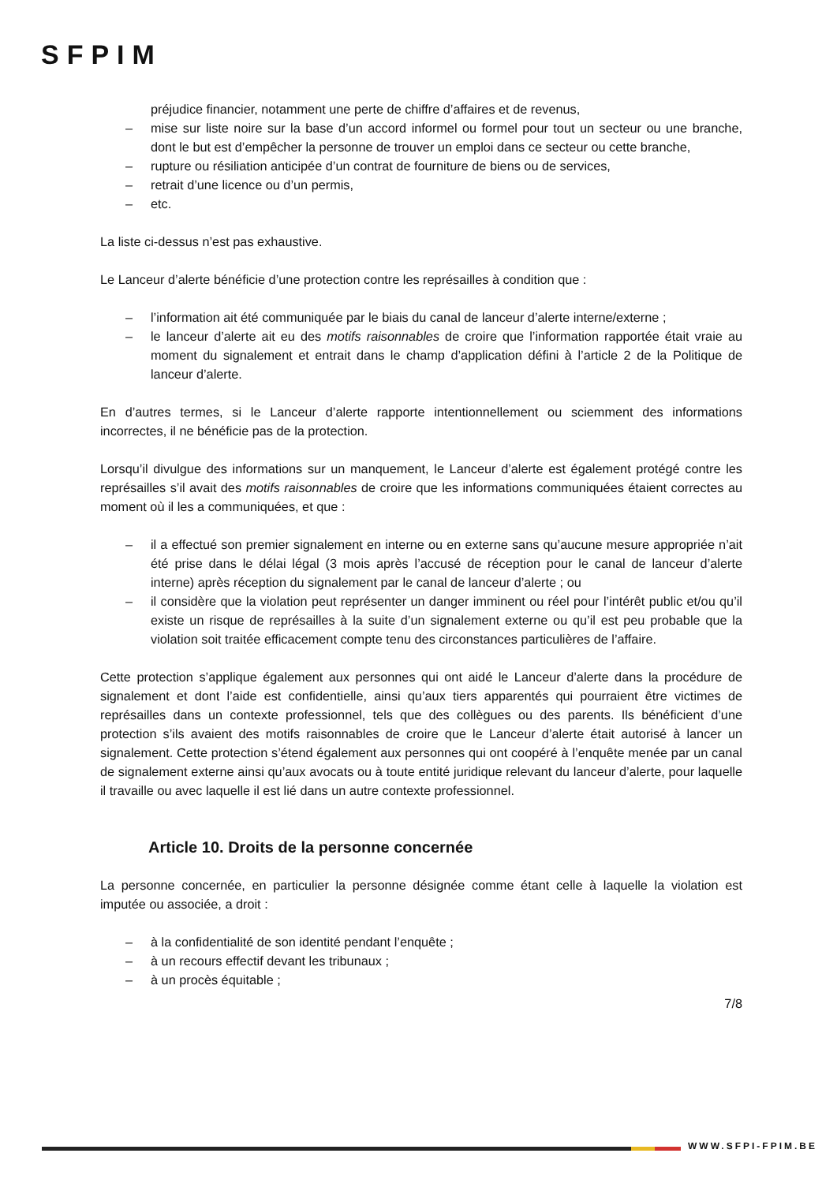SFPIM
préjudice financier, notamment une perte de chiffre d’affaires et de revenus,
– mise sur liste noire sur la base d’un accord informel ou formel pour tout un secteur ou une branche, dont le but est d’empêcher la personne de trouver un emploi dans ce secteur ou cette branche,
– rupture ou résiliation anticipée d’un contrat de fourniture de biens ou de services,
– retrait d’une licence ou d’un permis,
– etc.
La liste ci-dessus n’est pas exhaustive.
Le Lanceur d’alerte bénéficie d’une protection contre les représailles à condition que :
– l’information ait été communiquée par le biais du canal de lanceur d’alerte interne/externe ;
– le lanceur d’alerte ait eu des motifs raisonnables de croire que l’information rapportée était vraie au moment du signalement et entrait dans le champ d’application défini à l’article 2 de la Politique de lanceur d’alerte.
En d’autres termes, si le Lanceur d’alerte rapporte intentionnellement ou sciemment des informations incorrectes, il ne bénéficie pas de la protection.
Lorsqu’il divulgue des informations sur un manquement, le Lanceur d’alerte est également protégé contre les représailles s’il avait des motifs raisonnables de croire que les informations communiquées étaient correctes au moment où il les a communiquées, et que :
– il a effectué son premier signalement en interne ou en externe sans qu’aucune mesure appropriée n’ait été prise dans le délai légal (3 mois après l’accusé de réception pour le canal de lanceur d’alerte interne) après réception du signalement par le canal de lanceur d’alerte ; ou
– il considère que la violation peut représenter un danger imminent ou réel pour l’intérêt public et/ou qu’il existe un risque de représailles à la suite d’un signalement externe ou qu’il est peu probable que la violation soit traitée efficacement compte tenu des circonstances particulières de l’affaire.
Cette protection s’applique également aux personnes qui ont aidé le Lanceur d’alerte dans la procédure de signalement et dont l’aide est confidentielle, ainsi qu’aux tiers apparentés qui pourraient être victimes de représailles dans un contexte professionnel, tels que des collègues ou des parents. Ils bénéficient d’une protection s’ils avaient des motifs raisonnables de croire que le Lanceur d’alerte était autorisé à lancer un signalement. Cette protection s’étend également aux personnes qui ont coopéré à l’enquête menée par un canal de signalement externe ainsi qu’aux avocats ou à toute entité juridique relevant du lanceur d’alerte, pour laquelle il travaille ou avec laquelle il est lié dans un autre contexte professionnel.
Article 10. Droits de la personne concernée
La personne concernée, en particulier la personne désignée comme étant celle à laquelle la violation est imputée ou associée, a droit :
– à la confidentialité de son identité pendant l’enquête ;
– à un recours effectif devant les tribunaux ;
– à un procès équitable ;
7/8
WWW.SFPI-FPIM.BE